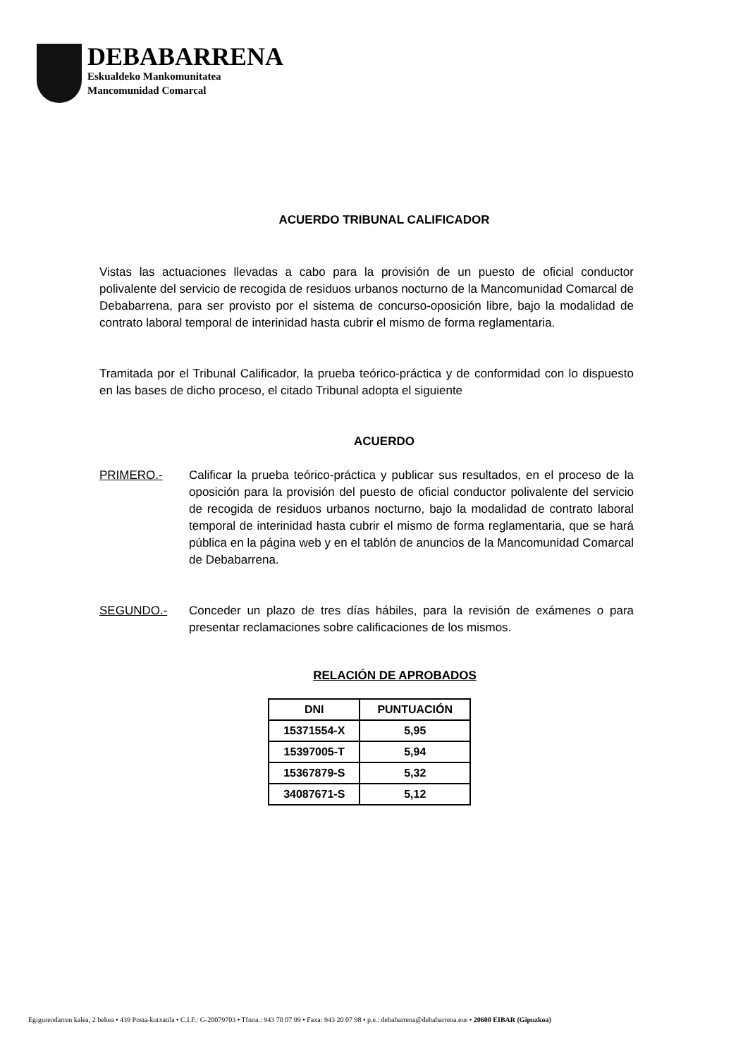DEBABARRENA
Eskualdeko Mankomunitatea
Mancomunidad Comarcal
ACUERDO TRIBUNAL CALIFICADOR
Vistas las actuaciones llevadas a cabo para la provisión de un puesto de oficial conductor polivalente del servicio de recogida de residuos urbanos nocturno de la Mancomunidad Comarcal de Debabarrena, para ser provisto por el sistema de concurso-oposición libre, bajo la modalidad de contrato laboral temporal de interinidad hasta cubrir el mismo de forma reglamentaria.
Tramitada por el Tribunal Calificador, la prueba teórico-práctica y de conformidad con lo dispuesto en las bases de dicho proceso, el citado Tribunal adopta el siguiente
ACUERDO
PRIMERO.- Calificar la prueba teórico-práctica y publicar sus resultados, en el proceso de la oposición para la provisión del puesto de oficial conductor polivalente del servicio de recogida de residuos urbanos nocturno, bajo la modalidad de contrato laboral temporal de interinidad hasta cubrir el mismo de forma reglamentaria, que se hará pública en la página web y en el tablón de anuncios de la Mancomunidad Comarcal de Debabarrena.
SEGUNDO.- Conceder un plazo de tres días hábiles, para la revisión de exámenes o para presentar reclamaciones sobre calificaciones de los mismos.
RELACIÓN DE APROBADOS
| DNI | PUNTUACIÓN |
| --- | --- |
| 15371554-X | 5,95 |
| 15397005-T | 5,94 |
| 15367879-S | 5,32 |
| 34087671-S | 5,12 |
Egigurendarren kalea, 2 behea • 439 Posta-kutxatila • C.I.F.: G-20079703 • Tfnoa.: 943 70 07 99 • Faxa: 943 20 07 98 • p.e.: debabarrena@debabarrena.eus • 20600 EIBAR (Gipuzkoa)